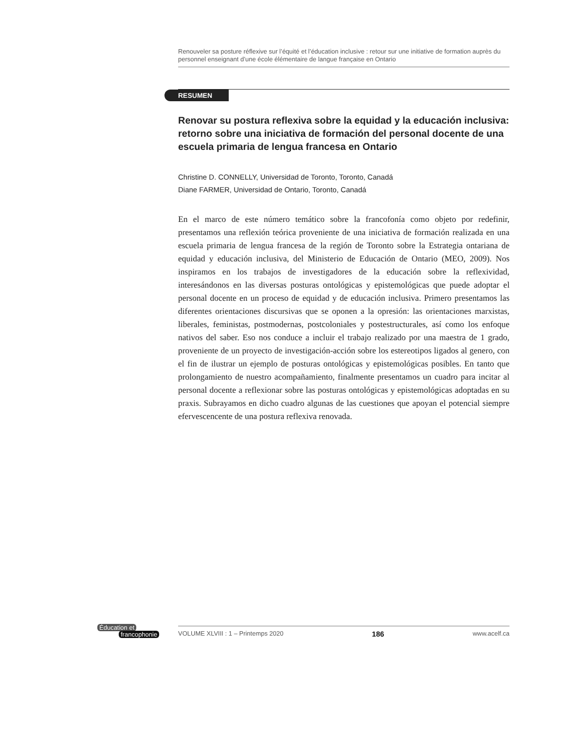Renouveler sa posture réflexive sur l’équité et l’éducation inclusive : retour sur une initiative de formation auprès du personnel enseignant d’une école élémentaire de langue française en Ontario
RESUMEN
Renovar su postura reflexiva sobre la equidad y la educación inclusiva: retorno sobre una iniciativa de formación del personal docente de una escuela primaria de lengua francesa en Ontario
Christine D. CONNELLY, Universidad de Toronto, Toronto, Canadá
Diane FARMER, Universidad de Ontario, Toronto, Canadá
En el marco de este número temático sobre la francofonía como objeto por redefinir, presentamos una reflexión teórica proveniente de una iniciativa de formación realizada en una escuela primaria de lengua francesa de la región de Toronto sobre la Estrategia ontariana de equidad y educación inclusiva, del Ministerio de Educación de Ontario (MEO, 2009). Nos inspiramos en los trabajos de investigadores de la educación sobre la reflexividad, interesándonos en las diversas posturas ontológicas y epistemológicas que puede adoptar el personal docente en un proceso de equidad y de educación inclusiva. Primero presentamos las diferentes orientaciones discursivas que se oponen a la opresión: las orientaciones marxistas, liberales, feministas, postmodernas, postcoloniales y postestructurales, así como los enfoque nativos del saber. Eso nos conduce a incluir el trabajo realizado por una maestra de 1 grado, proveniente de un proyecto de investigación-acción sobre los estereotipos ligados al genero, con el fin de ilustrar un ejemplo de posturas ontológicas y epistemológicas posibles. En tanto que prolongamiento de nuestro acompañamiento, finalmente presentamos un cuadro para incitar al personal docente a reflexionar sobre las posturas ontológicas y epistemológicas adoptadas en su praxis. Subrayamos en dicho cuadro algunas de las cuestiones que apoyan el potencial siempre efervescencente de una postura reflexiva renovada.
Éducation et
francophonie
VOLUME XLVIII : 1 – Printemps 2020 186 www.acelf.ca